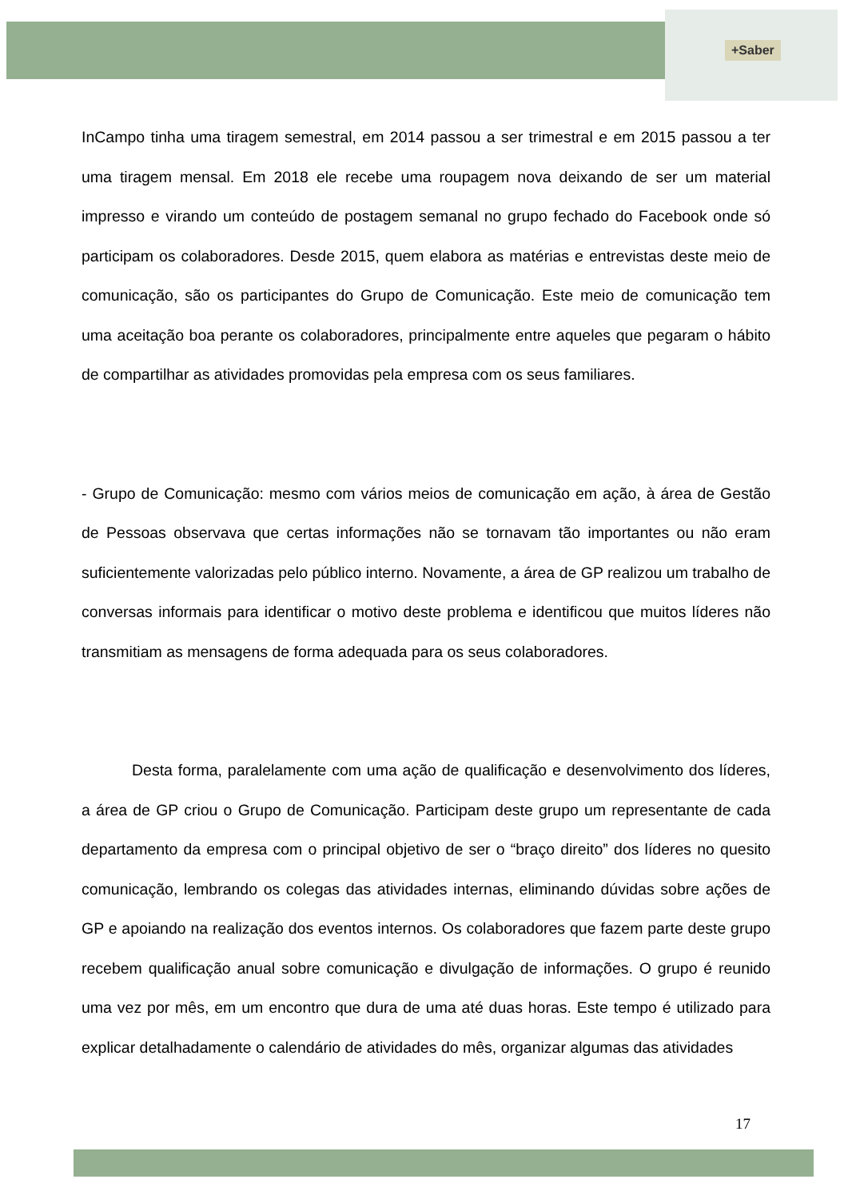+Saber
InCampo tinha uma tiragem semestral, em 2014 passou a ser trimestral e em 2015 passou a ter uma tiragem mensal. Em 2018 ele recebe uma roupagem nova deixando de ser um material impresso e virando um conteúdo de postagem semanal no grupo fechado do Facebook onde só participam os colaboradores. Desde 2015, quem elabora as matérias e entrevistas deste meio de comunicação, são os participantes do Grupo de Comunicação. Este meio de comunicação tem uma aceitação boa perante os colaboradores, principalmente entre aqueles que pegaram o hábito de compartilhar as atividades promovidas pela empresa com os seus familiares.
- Grupo de Comunicação: mesmo com vários meios de comunicação em ação, à área de Gestão de Pessoas observava que certas informações não se tornavam tão importantes ou não eram suficientemente valorizadas pelo público interno. Novamente, a área de GP realizou um trabalho de conversas informais para identificar o motivo deste problema e identificou que muitos líderes não transmitiam as mensagens de forma adequada para os seus colaboradores.
Desta forma, paralelamente com uma ação de qualificação e desenvolvimento dos líderes, a área de GP criou o Grupo de Comunicação. Participam deste grupo um representante de cada departamento da empresa com o principal objetivo de ser o “braço direito” dos líderes no quesito comunicação, lembrando os colegas das atividades internas, eliminando dúvidas sobre ações de GP e apoiando na realização dos eventos internos. Os colaboradores que fazem parte deste grupo recebem qualificação anual sobre comunicação e divulgação de informações. O grupo é reunido uma vez por mês, em um encontro que dura de uma até duas horas. Este tempo é utilizado para explicar detalhadamente o calendário de atividades do mês, organizar algumas das atividades
17